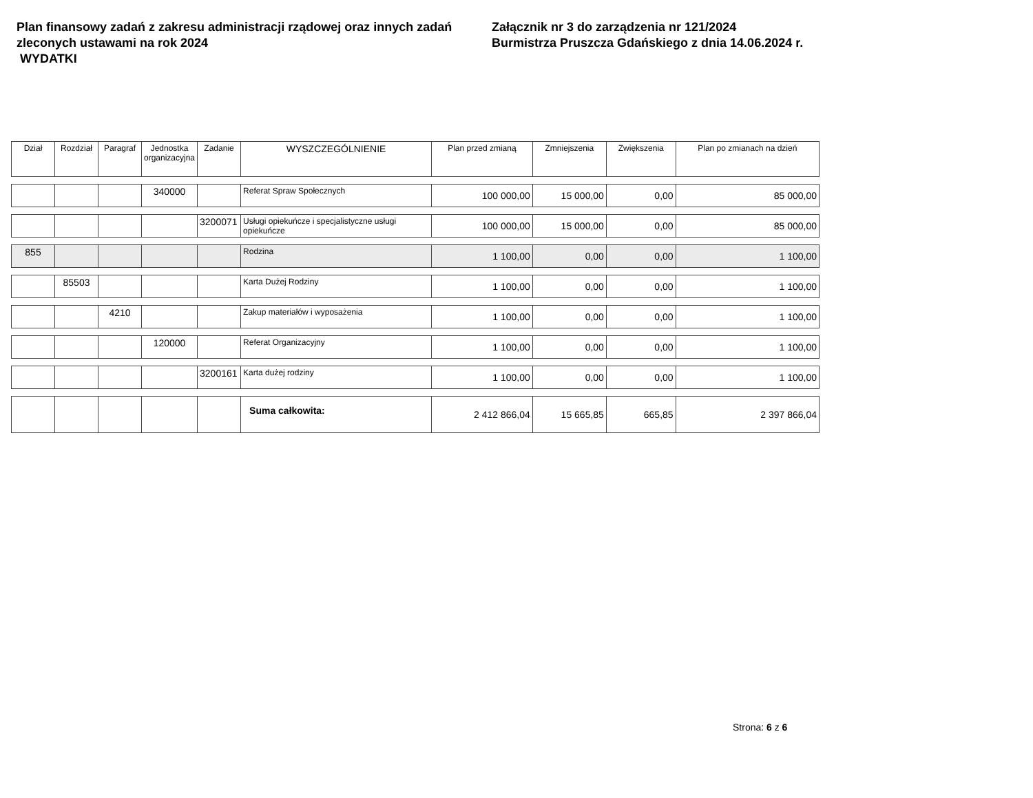Plan finansowy zadań z zakresu administracji rządowej oraz innych zadań zleconych ustawami na rok 2024
WYDATKI
Załącznik nr 3 do zarządzenia nr 121/2024
Burmistrza Pruszcza Gdańskiego z dnia 14.06.2024 r.
| Dział | Rozdział | Paragraf | Jednostka organizacyjna | Zadanie | WYSZCZEGÓLNIENIE | Plan przed zmianą | Zmniejszenia | Zwiększenia | Plan po zmianach na dzień |
| --- | --- | --- | --- | --- | --- | --- | --- | --- | --- |
| | | | 340000 | | Referat Spraw Społecznych | 100 000,00 | 15 000,00 | 0,00 | 85 000,00 |
| | | | | 3200071 | Usługi opiekuńcze i specjalistyczne usługi opiekuńcze | 100 000,00 | 15 000,00 | 0,00 | 85 000,00 |
| 855 | | | | | Rodzina | 1 100,00 | 0,00 | 0,00 | 1 100,00 |
| | 85503 | | | | Karta Dużej Rodziny | 1 100,00 | 0,00 | 0,00 | 1 100,00 |
| | | 4210 | | | Zakup materiałów i wyposażenia | 1 100,00 | 0,00 | 0,00 | 1 100,00 |
| | | | 120000 | | Referat Organizacyjny | 1 100,00 | 0,00 | 0,00 | 1 100,00 |
| | | | | 3200161 | Karta dużej rodziny | 1 100,00 | 0,00 | 0,00 | 1 100,00 |
| | | | | | Suma całkowita: | 2 412 866,04 | 15 665,85 | 665,85 | 2 397 866,04 |
Strona: 6 z 6